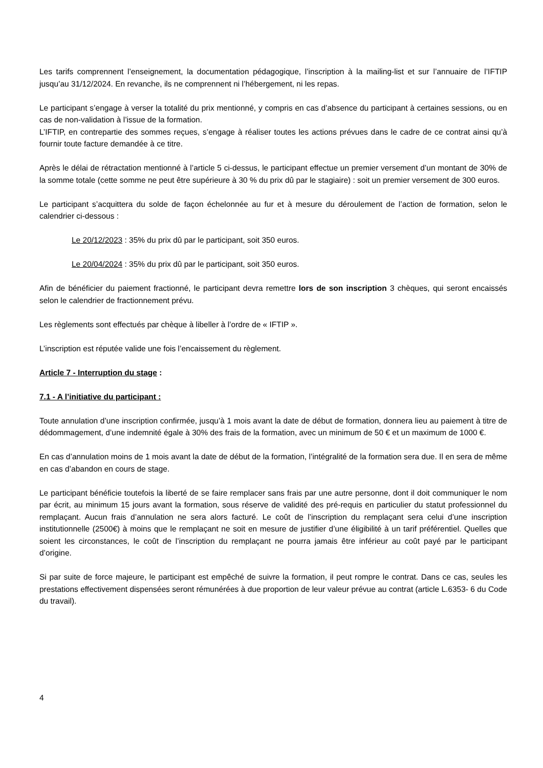Les tarifs comprennent l’enseignement, la documentation pédagogique, l’inscription à la mailing-list et sur l’annuaire de l’IFTIP jusqu’au 31/12/2024. En revanche, ils ne comprennent ni l’hébergement, ni les repas.
Le participant s’engage à verser la totalité du prix mentionné, y compris en cas d’absence du participant à certaines sessions, ou en cas de non-validation à l’issue de la formation.
L’IFTIP, en contrepartie des sommes reçues, s’engage à réaliser toutes les actions prévues dans le cadre de ce contrat ainsi qu’à fournir toute facture demandée à ce titre.
Après le délai de rétractation mentionné à l’article 5 ci-dessus, le participant effectue un premier versement d’un montant de 30% de la somme totale (cette somme ne peut être supérieure à 30 % du prix dû par le stagiaire) : soit un premier versement de 300 euros.
Le participant s’acquittera du solde de façon échelonnée au fur et à mesure du déroulement de l’action de formation, selon le calendrier ci-dessous :
Le 20/12/2023 : 35% du prix dû par le participant, soit 350 euros.
Le 20/04/2024 : 35% du prix dû par le participant, soit 350 euros.
Afin de bénéficier du paiement fractionné, le participant devra remettre lors de son inscription 3 chèques, qui seront encaissés selon le calendrier de fractionnement prévu.
Les règlements sont effectués par chèque à libeller à l’ordre de « IFTIP ».
L’inscription est réputée valide une fois l’encaissement du règlement.
Article 7 - Interruption du stage :
7.1 - A l’initiative du participant :
Toute annulation d’une inscription confirmée, jusqu’à 1 mois avant la date de début de formation, donnera lieu au paiement à titre de dédommagement, d’une indemnité égale à 30% des frais de la formation, avec un minimum de 50 € et un maximum de 1000 €.
En cas d’annulation moins de 1 mois avant la date de début de la formation, l’intégralité de la formation sera due. Il en sera de même en cas d’abandon en cours de stage.
Le participant bénéficie toutefois la liberté de se faire remplacer sans frais par une autre personne, dont il doit communiquer le nom par écrit, au minimum 15 jours avant la formation, sous réserve de validité des pré-requis en particulier du statut professionnel du remplaçant. Aucun frais d’annulation ne sera alors facturé. Le coût de l’inscription du remplaçant sera celui d’une inscription institutionnelle (2500€) à moins que le remplaçant ne soit en mesure de justifier d’une éligibilité à un tarif préférentiel. Quelles que soient les circonstances, le coût de l’inscription du remplaçant ne pourra jamais être inférieur au coût payé par le participant d’origine.
Si par suite de force majeure, le participant est empêché de suivre la formation, il peut rompre le contrat. Dans ce cas, seules les prestations effectivement dispensées seront rémunérées à due proportion de leur valeur prévue au contrat (article L.6353- 6 du Code du travail).
4